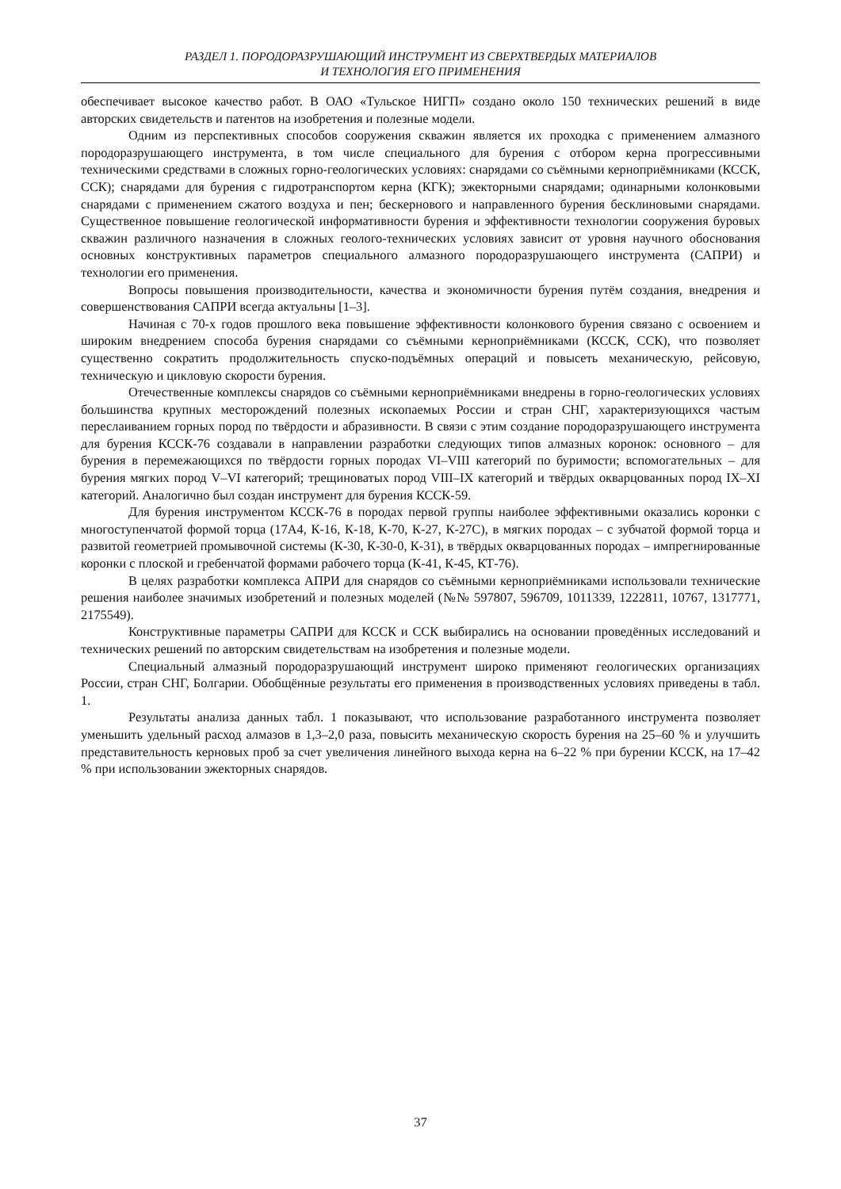РАЗДЕЛ 1. ПОРОДОРАЗРУШАЮЩИЙ ИНСТРУМЕНТ ИЗ СВЕРХТВЕРДЫХ МАТЕРИАЛОВ
И ТЕХНОЛОГИЯ ЕГО ПРИМЕНЕНИЯ
обеспечивает высокое качество работ. В ОАО «Тульское НИГП» создано около 150 технических решений в виде авторских свидетельств и патентов на изобретения и полезные модели.
Одним из перспективных способов сооружения скважин является их проходка с применением алмазного породоразрушающего инструмента, в том числе специального для бурения с отбором керна прогрессивными техническими средствами в сложных горно-геологических условиях: снарядами со съёмными керноприёмниками (КССК, ССК); снарядами для бурения с гидротранспортом керна (КГК); эжекторными снарядами; одинарными колонковыми снарядами с применением сжатого воздуха и пен; бескернового и направленного бурения бесклиновыми снарядами. Существенное повышение геологической информативности бурения и эффективности технологии сооружения буровых скважин различного назначения в сложных геолого-технических условиях зависит от уровня научного обоснования основных конструктивных параметров специального алмазного породоразрушающего инструмента (САПРИ) и технологии его применения.
Вопросы повышения производительности, качества и экономичности бурения путём создания, внедрения и совершенствования САПРИ всегда актуальны [1–3].
Начиная с 70-х годов прошлого века повышение эффективности колонкового бурения связано с освоением и широким внедрением способа бурения снарядами со съёмными керноприёмниками (КССК, ССК), что позволяет существенно сократить продолжительность спуско-подъёмных операций и повысеть механическую, рейсовую, техническую и цикловую скорости бурения.
Отечественные комплексы снарядов со съёмными керноприёмниками внедрены в горно-геологических условиях большинства крупных месторождений полезных ископаемых России и стран СНГ, характеризующихся частым переслаиванием горных пород по твёрдости и абразивности. В связи с этим создание породоразрушающего инструмента для бурения КССК-76 создавали в направлении разработки следующих типов алмазных коронок: основного – для бурения в перемежающихся по твёрдости горных породах VI–VIII категорий по буримости; вспомогательных – для бурения мягких пород V–VI категорий; трещиноватых пород VIII–IX категорий и твёрдых окварцованных пород IX–XI категорий. Аналогично был создан инструмент для бурения КССК-59.
Для бурения инструментом КССК-76 в породах первой группы наиболее эффективными оказались коронки с многоступенчатой формой торца (17А4, К-16, К-18, К-70, К-27, К-27С), в мягких породах – с зубчатой формой торца и развитой геометрией промывочной системы (К-30, К-30-0, К-31), в твёрдых окварцованных породах – импрегнированные коронки с плоской и гребенчатой формами рабочего торца (К-41, К-45, КТ-76).
В целях разработки комплекса АПРИ для снарядов со съёмными керноприёмниками использовали технические решения наиболее значимых изобретений и полезных моделей (№№ 597807, 596709, 1011339, 1222811, 10767, 1317771, 2175549).
Конструктивные параметры САПРИ для КССК и ССК выбирались на основании проведённых исследований и технических решений по авторским свидетельствам на изобретения и полезные модели.
Специальный алмазный породоразрушающий инструмент широко применяют геологических организациях России, стран СНГ, Болгарии. Обобщённые результаты его применения в производственных условиях приведены в табл. 1.
Результаты анализа данных табл. 1 показывают, что использование разработанного инструмента позволяет уменьшить удельный расход алмазов в 1,3–2,0 раза, повысить механическую скорость бурения на 25–60 % и улучшить представительность керновых проб за счет увеличения линейного выхода керна на 6–22 % при бурении КССК, на 17–42 % при использовании эжекторных снарядов.
37